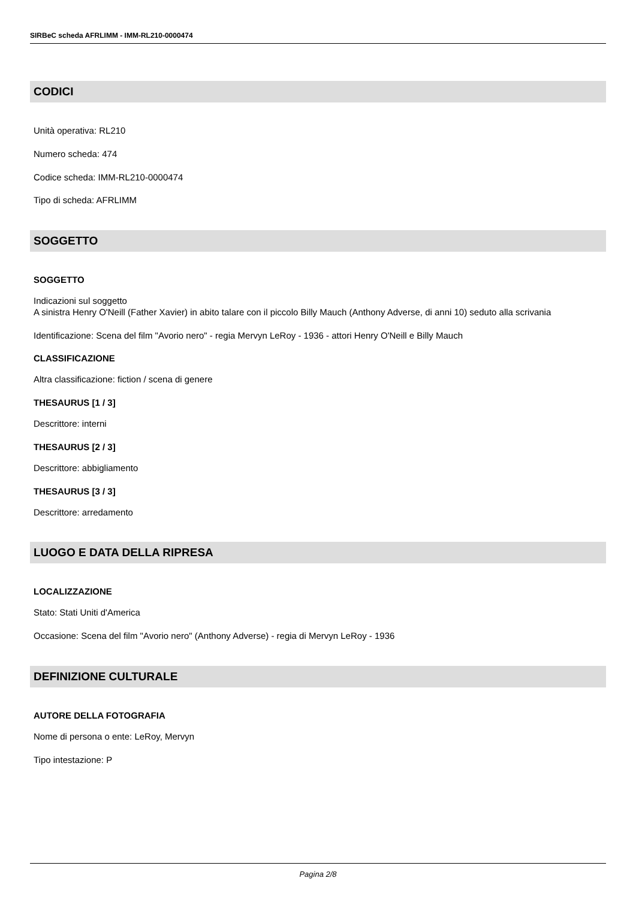SIRBeC scheda AFRLIMM - IMM-RL210-0000474
CODICI
Unità operativa: RL210
Numero scheda: 474
Codice scheda: IMM-RL210-0000474
Tipo di scheda: AFRLIMM
SOGGETTO
SOGGETTO
Indicazioni sul soggetto
A sinistra Henry O'Neill (Father Xavier) in abito talare con il piccolo Billy Mauch (Anthony Adverse, di anni 10) seduto alla scrivania
Identificazione: Scena del film "Avorio nero" - regia Mervyn LeRoy - 1936 - attori Henry O'Neill e Billy Mauch
CLASSIFICAZIONE
Altra classificazione: fiction / scena di genere
THESAURUS [1 / 3]
Descrittore: interni
THESAURUS [2 / 3]
Descrittore: abbigliamento
THESAURUS [3 / 3]
Descrittore: arredamento
LUOGO E DATA DELLA RIPRESA
LOCALIZZAZIONE
Stato: Stati Uniti d'America
Occasione: Scena del film "Avorio nero" (Anthony Adverse) - regia di Mervyn LeRoy - 1936
DEFINIZIONE CULTURALE
AUTORE DELLA FOTOGRAFIA
Nome di persona o ente: LeRoy, Mervyn
Tipo intestazione: P
Pagina 2/8